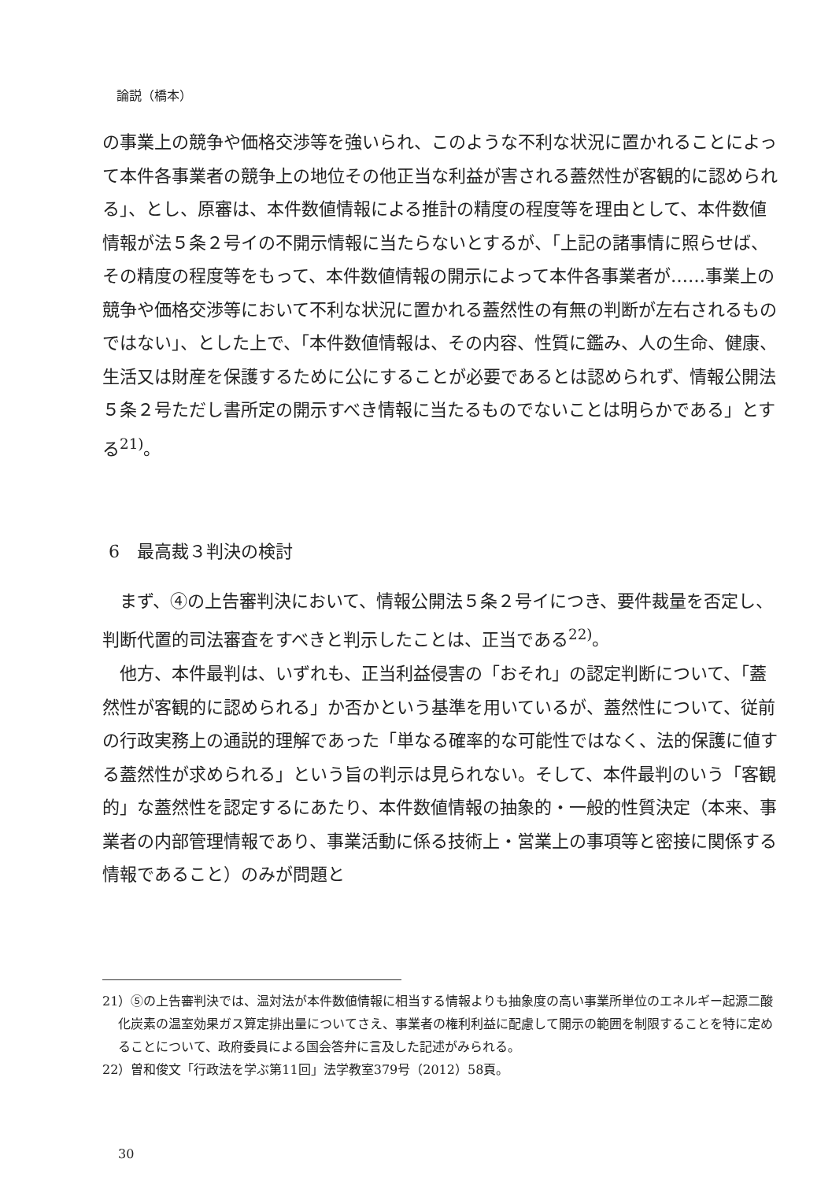論説（橋本）
の事業上の競争や価格交渉等を強いられ、このような不利な状況に置かれることによって本件各事業者の競争上の地位その他正当な利益が害される蓋然性が客観的に認められる」、とし、原審は、本件数値情報による推計の精度の程度等を理由として、本件数値情報が法５条２号イの不開示情報に当たらないとするが、「上記の諸事情に照らせば、その精度の程度等をもって、本件数値情報の開示によって本件各事業者が……事業上の競争や価格交渉等において不利な状況に置かれる蓋然性の有無の判断が左右されるものではない」、とした上で、「本件数値情報は、その内容、性質に鑑み、人の生命、健康、生活又は財産を保護するために公にすることが必要であるとは認められず、情報公開法５条２号ただし書所定の開示すべき情報に当たるものでないことは明らかである」とする<sup>21)</sup>。
6　最高裁３判決の検討
まず、④の上告審判決において、情報公開法５条２号イにつき、要件裁量を否定し、判断代置的司法審査をすべきと判示したことは、正当である<sup>22)</sup>。
他方、本件最判は、いずれも、正当利益侵害の「おそれ」の認定判断について、「蓋然性が客観的に認められる」か否かという基準を用いているが、蓋然性について、従前の行政実務上の通説的理解であった「単なる確率的な可能性ではなく、法的保護に値する蓋然性が求められる」という旨の判示は見られない。そして、本件最判のいう「客観的」な蓋然性を認定するにあたり、本件数値情報の抽象的・一般的性質決定（本来、事業者の内部管理情報であり、事業活動に係る技術上・営業上の事項等と密接に関係する情報であること）のみが問題と
21）⑤の上告審判決では、温対法が本件数値情報に相当する情報よりも抽象度の高い事業所単位のエネルギー起源二酸化炭素の温室効果ガス算定排出量についてさえ、事業者の権利利益に配慮して開示の範囲を制限することを特に定めることについて、政府委員による国会答弁に言及した記述がみられる。
22）曽和俊文「行政法を学ぶ第11回」法学教室379号（2012）58頁。
30